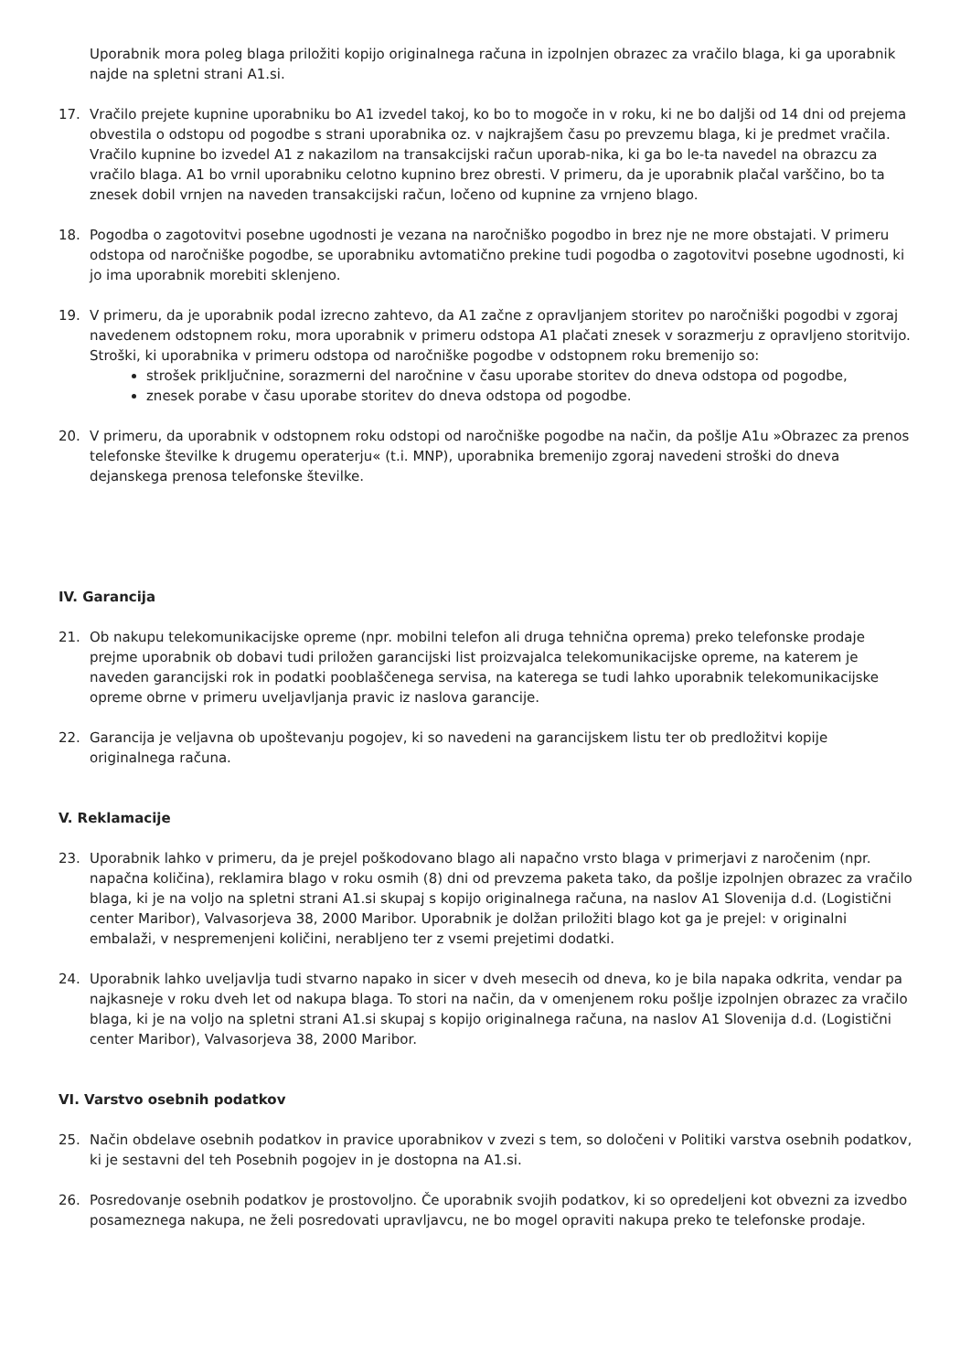Uporabnik mora poleg blaga priložiti kopijo originalnega računa in izpolnjen obrazec za vračilo blaga, ki ga uporabnik najde na spletni strani A1.si.
17. Vračilo prejete kupnine uporabniku bo A1 izvedel takoj, ko bo to mogoče in v roku, ki ne bo daljši od 14 dni od prejema obvestila o odstopu od pogodbe s strani uporabnika oz. v najkrajšem času po prevzemu blaga, ki je predmet vračila. Vračilo kupnine bo izvedel A1 z nakazilom na transakcijski račun uporab-nika, ki ga bo le-ta navedel na obrazcu za vračilo blaga. A1 bo vrnil uporabniku celotno kupnino brez obresti. V primeru, da je uporabnik plačal varščino, bo ta znesek dobil vrnjen na naveden transakcijski račun, ločeno od kupnine za vrnjeno blago.
18. Pogodba o zagotovitvi posebne ugodnosti je vezana na naročniško pogodbo in brez nje ne more obstajati. V primeru odstopa od naročniške pogodbe, se uporabniku avtomatično prekine tudi pogodba o zagotovitvi posebne ugodnosti, ki jo ima uporabnik morebiti sklenjeno.
19. V primeru, da je uporabnik podal izrecno zahtevo, da A1 začne z opravljanjem storitev po naročniški pogodbi v zgoraj navedenem odstopnem roku, mora uporabnik v primeru odstopa A1 plačati znesek v sorazmerju z opravljeno storitvijo. Stroški, ki uporabnika v primeru odstopa od naročniške pogodbe v odstopnem roku bremenijo so:
strošek priključnine, sorazmerni del naročnine v času uporabe storitev do dneva odstopa od pogodbe,
znesek porabe v času uporabe storitev do dneva odstopa od pogodbe.
20. V primeru, da uporabnik v odstopnem roku odstopi od naročniške pogodbe na način, da pošlje A1u »Obrazec za prenos telefonske številke k drugemu operaterju« (t.i. MNP), uporabnika bremenijo zgoraj navedeni stroški do dneva dejanskega prenosa telefonske številke.
IV. Garancija
21. Ob nakupu telekomunikacijske opreme (npr. mobilni telefon ali druga tehnična oprema) preko telefonske prodaje prejme uporabnik ob dobavi tudi priložen garancijski list proizvajalca telekomunikacijske opreme, na katerem je naveden garancijski rok in podatki pooblaščenega servisa, na katerega se tudi lahko uporabnik telekomunikacijske opreme obrne v primeru uveljavljanja pravic iz naslova garancije.
22. Garancija je veljavna ob upoštevanju pogojev, ki so navedeni na garancijskem listu ter ob predložitvi kopije originalnega računa.
V. Reklamacije
23. Uporabnik lahko v primeru, da je prejel poškodovano blago ali napačno vrsto blaga v primerjavi z naročenim (npr. napačna količina), reklamira blago v roku osmih (8) dni od prevzema paketa tako, da pošlje izpolnjen obrazec za vračilo blaga, ki je na voljo na spletni strani A1.si skupaj s kopijo originalnega računa, na naslov A1 Slovenija d.d. (Logistični center Maribor), Valvasorjeva 38, 2000 Maribor. Uporabnik je dolžan priložiti blago kot ga je prejel: v originalni embalaži, v nespremenjeni količini, nerabljeno ter z vsemi prejetimi dodatki.
24. Uporabnik lahko uveljavlja tudi stvarno napako in sicer v dveh mesecih od dneva, ko je bila napaka odkrita, vendar pa najkasneje v roku dveh let od nakupa blaga. To stori na način, da v omenjenem roku pošlje izpolnjen obrazec za vračilo blaga, ki je na voljo na spletni strani A1.si skupaj s kopijo originalnega računa, na naslov A1 Slovenija d.d. (Logistični center Maribor), Valvasorjeva 38, 2000 Maribor.
VI. Varstvo osebnih podatkov
25. Način obdelave osebnih podatkov in pravice uporabnikov v zvezi s tem, so določeni v Politiki varstva osebnih podatkov, ki je sestavni del teh Posebnih pogojev in je dostopna na A1.si.
26. Posredovanje osebnih podatkov je prostovoljno. Če uporabnik svojih podatkov, ki so opredeljeni kot obvezni za izvedbo posameznega nakupa, ne želi posredovati upravljavcu, ne bo mogel opraviti nakupa preko te telefonske prodaje.